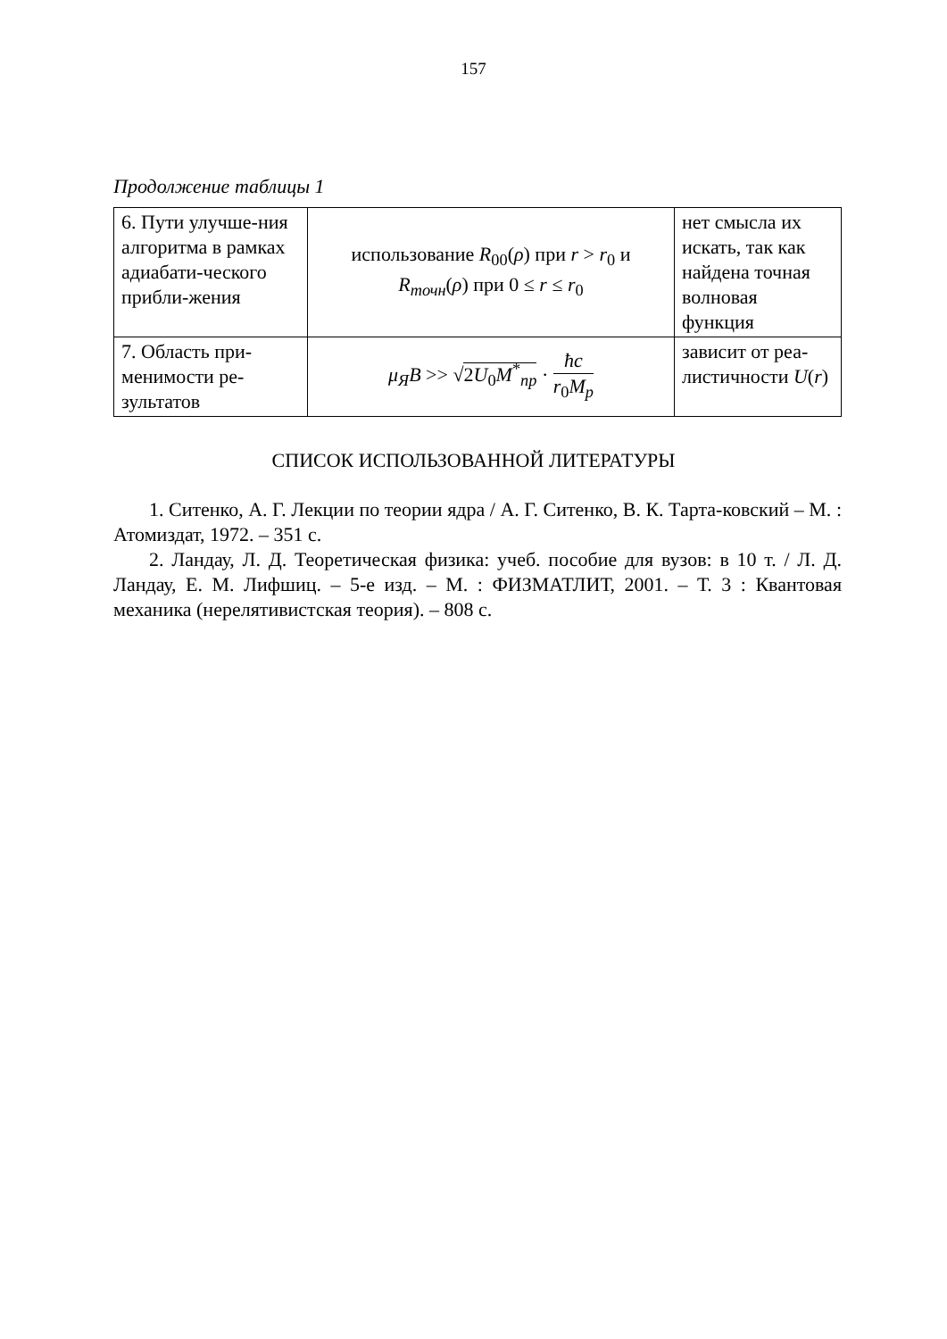157
Продолжение таблицы 1
| 6. Пути улучше-ния алгоритма в рамках адиабати-ческого прибли-жения | использование R<sub>00</sub>( ρ ) при r > r<sub>0</sub> и R<sub>точн</sub> ( ρ ) при 0 ≤ r ≤ r<sub>0</sub> | нет смысла их искать, так как найдена точная волновая функция |
| 7. Область при-менимости ре-зультатов | μ<sub>Я</sub>B >> √ 2 U<sub>0</sub> M<sup>*</sup><sub>пр</sub> · ħc r<sub>0</sub> M<sub>p</sub> | зависит от реа-листичности U ( r ) |
СПИСОК ИСПОЛЬЗОВАННОЙ ЛИТЕРАТУРЫ
1. Ситенко, А. Г. Лекции по теории ядра / А. Г. Ситенко, В. К. Тарта-ковский – М. : Атомиздат, 1972. – 351 с.
2. Ландау, Л. Д. Теоретическая физика: учеб. пособие для вузов: в 10 т. / Л. Д. Ландау, Е. М. Лифшиц. – 5-е изд. – М. : ФИЗМАТЛИТ, 2001. – Т. 3 : Квантовая механика (нерелятивистская теория). – 808 с.